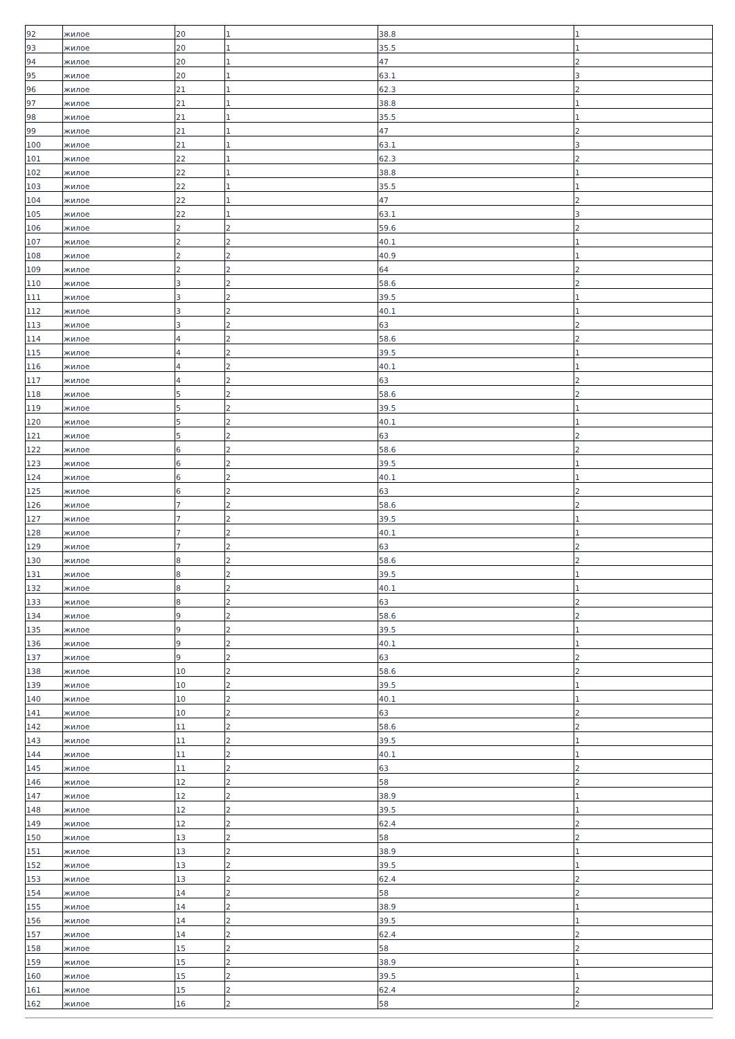| 92 | жилое | 20 | 1 | 38.8 | 1 |
| 93 | жилое | 20 | 1 | 35.5 | 1 |
| 94 | жилое | 20 | 1 | 47 | 2 |
| 95 | жилое | 20 | 1 | 63.1 | 3 |
| 96 | жилое | 21 | 1 | 62.3 | 2 |
| 97 | жилое | 21 | 1 | 38.8 | 1 |
| 98 | жилое | 21 | 1 | 35.5 | 1 |
| 99 | жилое | 21 | 1 | 47 | 2 |
| 100 | жилое | 21 | 1 | 63.1 | 3 |
| 101 | жилое | 22 | 1 | 62.3 | 2 |
| 102 | жилое | 22 | 1 | 38.8 | 1 |
| 103 | жилое | 22 | 1 | 35.5 | 1 |
| 104 | жилое | 22 | 1 | 47 | 2 |
| 105 | жилое | 22 | 1 | 63.1 | 3 |
| 106 | жилое | 2 | 2 | 59.6 | 2 |
| 107 | жилое | 2 | 2 | 40.1 | 1 |
| 108 | жилое | 2 | 2 | 40.9 | 1 |
| 109 | жилое | 2 | 2 | 64 | 2 |
| 110 | жилое | 3 | 2 | 58.6 | 2 |
| 111 | жилое | 3 | 2 | 39.5 | 1 |
| 112 | жилое | 3 | 2 | 40.1 | 1 |
| 113 | жилое | 3 | 2 | 63 | 2 |
| 114 | жилое | 4 | 2 | 58.6 | 2 |
| 115 | жилое | 4 | 2 | 39.5 | 1 |
| 116 | жилое | 4 | 2 | 40.1 | 1 |
| 117 | жилое | 4 | 2 | 63 | 2 |
| 118 | жилое | 5 | 2 | 58.6 | 2 |
| 119 | жилое | 5 | 2 | 39.5 | 1 |
| 120 | жилое | 5 | 2 | 40.1 | 1 |
| 121 | жилое | 5 | 2 | 63 | 2 |
| 122 | жилое | 6 | 2 | 58.6 | 2 |
| 123 | жилое | 6 | 2 | 39.5 | 1 |
| 124 | жилое | 6 | 2 | 40.1 | 1 |
| 125 | жилое | 6 | 2 | 63 | 2 |
| 126 | жилое | 7 | 2 | 58.6 | 2 |
| 127 | жилое | 7 | 2 | 39.5 | 1 |
| 128 | жилое | 7 | 2 | 40.1 | 1 |
| 129 | жилое | 7 | 2 | 63 | 2 |
| 130 | жилое | 8 | 2 | 58.6 | 2 |
| 131 | жилое | 8 | 2 | 39.5 | 1 |
| 132 | жилое | 8 | 2 | 40.1 | 1 |
| 133 | жилое | 8 | 2 | 63 | 2 |
| 134 | жилое | 9 | 2 | 58.6 | 2 |
| 135 | жилое | 9 | 2 | 39.5 | 1 |
| 136 | жилое | 9 | 2 | 40.1 | 1 |
| 137 | жилое | 9 | 2 | 63 | 2 |
| 138 | жилое | 10 | 2 | 58.6 | 2 |
| 139 | жилое | 10 | 2 | 39.5 | 1 |
| 140 | жилое | 10 | 2 | 40.1 | 1 |
| 141 | жилое | 10 | 2 | 63 | 2 |
| 142 | жилое | 11 | 2 | 58.6 | 2 |
| 143 | жилое | 11 | 2 | 39.5 | 1 |
| 144 | жилое | 11 | 2 | 40.1 | 1 |
| 145 | жилое | 11 | 2 | 63 | 2 |
| 146 | жилое | 12 | 2 | 58 | 2 |
| 147 | жилое | 12 | 2 | 38.9 | 1 |
| 148 | жилое | 12 | 2 | 39.5 | 1 |
| 149 | жилое | 12 | 2 | 62.4 | 2 |
| 150 | жилое | 13 | 2 | 58 | 2 |
| 151 | жилое | 13 | 2 | 38.9 | 1 |
| 152 | жилое | 13 | 2 | 39.5 | 1 |
| 153 | жилое | 13 | 2 | 62.4 | 2 |
| 154 | жилое | 14 | 2 | 58 | 2 |
| 155 | жилое | 14 | 2 | 38.9 | 1 |
| 156 | жилое | 14 | 2 | 39.5 | 1 |
| 157 | жилое | 14 | 2 | 62.4 | 2 |
| 158 | жилое | 15 | 2 | 58 | 2 |
| 159 | жилое | 15 | 2 | 38.9 | 1 |
| 160 | жилое | 15 | 2 | 39.5 | 1 |
| 161 | жилое | 15 | 2 | 62.4 | 2 |
| 162 | жилое | 16 | 2 | 58 | 2 |